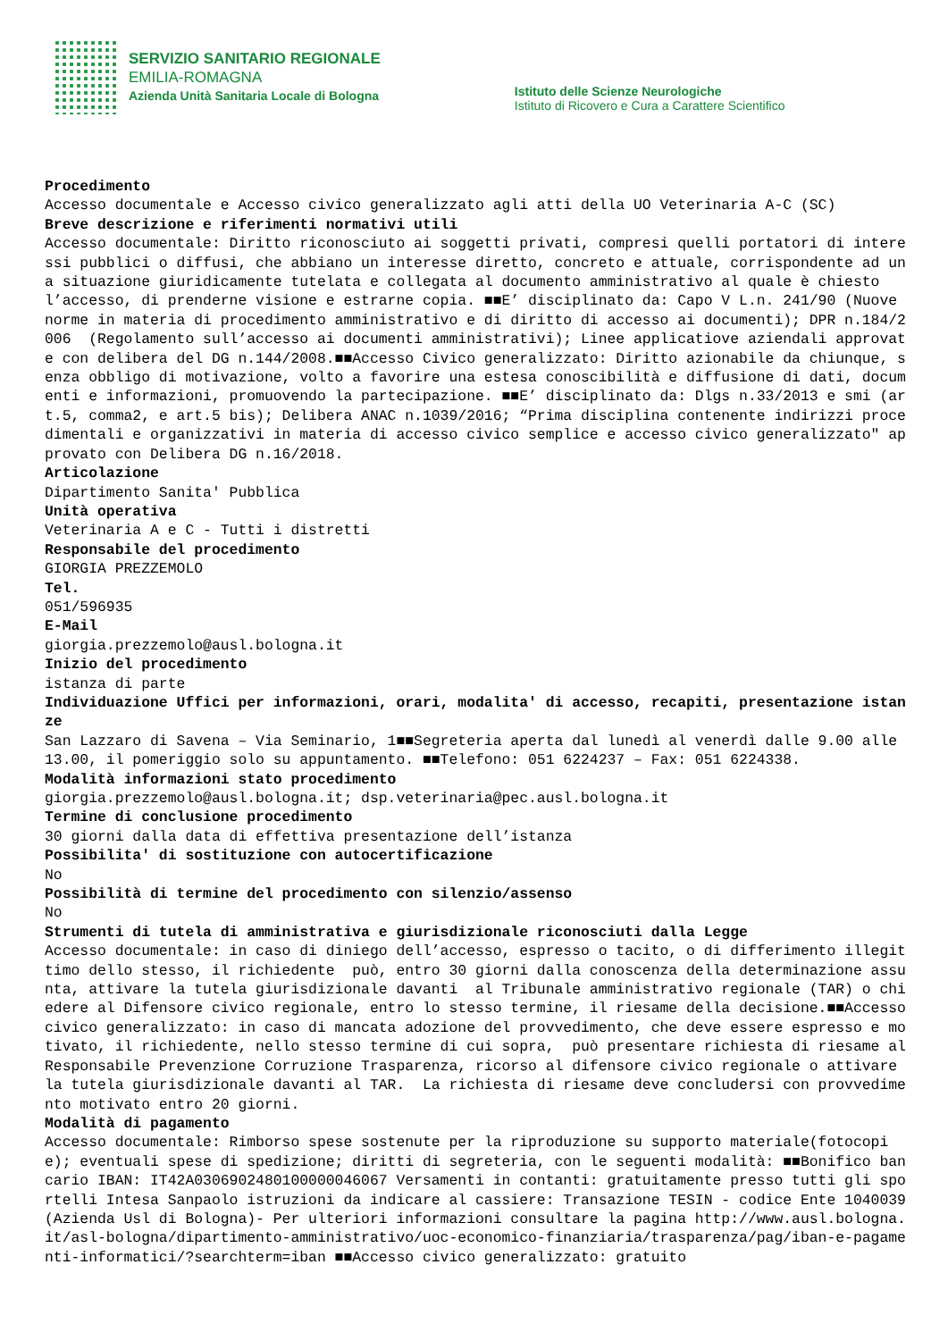SERVIZIO SANITARIO REGIONALE
EMILIA-ROMAGNA
Azienda Unità Sanitaria Locale di Bologna
Istituto delle Scienze Neurologiche
Istituto di Ricovero e Cura a Carattere Scientifico
Procedimento Accesso documentale e Accesso civico generalizzato agli atti della UO Veterinaria A-C (SC) Breve descrizione e riferimenti normativi utili Accesso documentale: Diritto riconosciuto ai soggetti privati, compresi quelli portatori di interessi pubblici o diffusi, che abbiano un interesse diretto, concreto e attuale, corrispondente ad una situazione giuridicamente tutelata e collegata al documento amministrativo al quale è chiesto l’accesso, di prenderne visione e estrarne copia. ■■E’ disciplinato da: Capo V L.n. 241/90 (Nuove norme in materia di procedimento amministrativo e di diritto di accesso ai documenti); DPR n.184/2006 (Regolamento sull’accesso ai documenti amministrativi); Linee applicatiove aziendali approvate con delibera del DG n.144/2008.■■Accesso Civico generalizzato: Diritto azionabile da chiunque, senza obbligo di motivazione, volto a favorire una estesa conoscibilità e diffusione di dati, documenti e informazioni, promuovendo la partecipazione. ■■E’ disciplinato da: Dlgs n.33/2013 e smi (art.5, comma2, e art.5 bis); Delibera ANAC n.1039/2016; “Prima disciplina contenente indirizzi procedimentali e organizzativi in materia di accesso civico semplice e accesso civico generalizzato" approvato con Delibera DG n.16/2018. Articolazione Dipartimento Sanita' Pubblica Unità operativa Veterinaria A e C - Tutti i distretti Responsabile del procedimento GIORGIA PREZZEMOLO Tel. 051/596935 E-Mail giorgia.prezzemolo@ausl.bologna.it Inizio del procedimento istanza di parte Individuazione Uffici per informazioni, orari, modalita' di accesso, recapiti, presentazione istanze San Lazzaro di Savena – Via Seminario, 1■■Segreteria aperta dal lunedì al venerdì dalle 9.00 alle 13.00, il pomeriggio solo su appuntamento. ■■Telefono: 051 6224237 – Fax: 051 6224338. Modalità informazioni stato procedimento giorgia.prezzemolo@ausl.bologna.it; dsp.veterinaria@pec.ausl.bologna.it Termine di conclusione procedimento 30 giorni dalla data di effettiva presentazione dell’istanza Possibilita' di sostituzione con autocertificazione No Possibilità di termine del procedimento con silenzio/assenso No Strumenti di tutela di amministrativa e giurisdizionale riconosciuti dalla Legge Accesso documentale: in caso di diniego dell’accesso, espresso o tacito, o di differimento illegittimo dello stesso, il richiedente può, entro 30 giorni dalla conoscenza della determinazione assunta, attivare la tutela giurisdizionale davanti al Tribunale amministrativo regionale (TAR) o chiedere al Difensore civico regionale, entro lo stesso termine, il riesame della decisione.■■Accesso civico generalizzato: in caso di mancata adozione del provvedimento, che deve essere espresso e motivato, il richiedente, nello stesso termine di cui sopra, può presentare richiesta di riesame al Responsabile Prevenzione Corruzione Trasparenza, ricorso al difensore civico regionale o attivare la tutela giurisdizionale davanti al TAR. La richiesta di riesame deve concludersi con provvedimento motivato entro 20 giorni. Modalità di pagamento Accesso documentale: Rimborso spese sostenute per la riproduzione su supporto materiale(fotocopie); eventuali spese di spedizione; diritti di segreteria, con le seguenti modalità: ■■Bonifico bancario IBAN: IT42A0306902480100000046067 Versamenti in contanti: gratuitamente presso tutti gli sportelli Intesa Sanpaolo istruzioni da indicare al cassiere: Transazione TESIN - codice Ente 1040039 (Azienda Usl di Bologna)- Per ulteriori informazioni consultare la pagina http://www.ausl.bologna.it/asl-bologna/dipartimento-amministrativo/uoc-economico-finanziaria/trasparenza/pag/iban-e-pagamenti-informatici/?searchterm=iban ■■Accesso civico generalizzato: gratuito